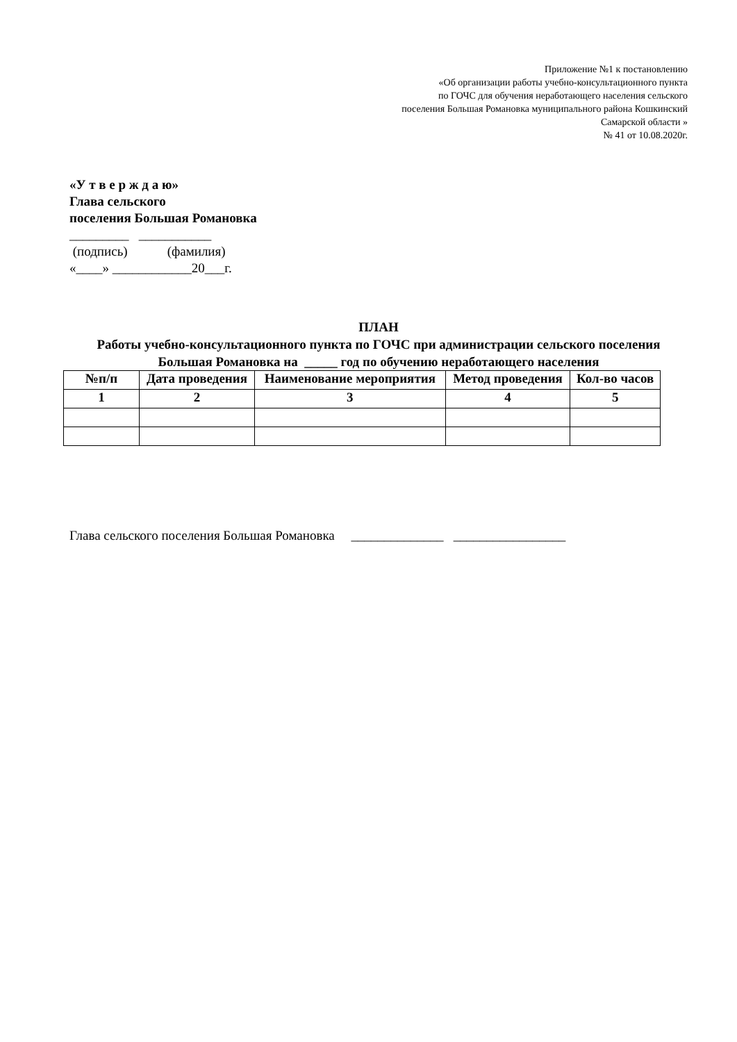Приложение №1 к постановлению
«Об организации работы учебно-консультационного пункта
по ГОЧС для обучения неработающего населения сельского
поселения Большая Романовка муниципального района Кошкинский
Самарской области »
№ 41 от 10.08.2020г.
«У т в е р ж д а ю»
Глава сельского
поселения Большая Романовка
_________ ___________
(подпись) (фамилия)
«____» ____________20___г.
ПЛАН
Работы учебно-консультационного пункта по ГОЧС при администрации сельского поселения Большая Романовка на _____ год по обучению неработающего населения
| №п/п | Дата проведения | Наименование мероприятия | Метод проведения | Кол-во часов |
| --- | --- | --- | --- | --- |
| 1 | 2 | 3 | 4 | 5 |
Глава сельского поселения Большая Романовка ______________ _________________